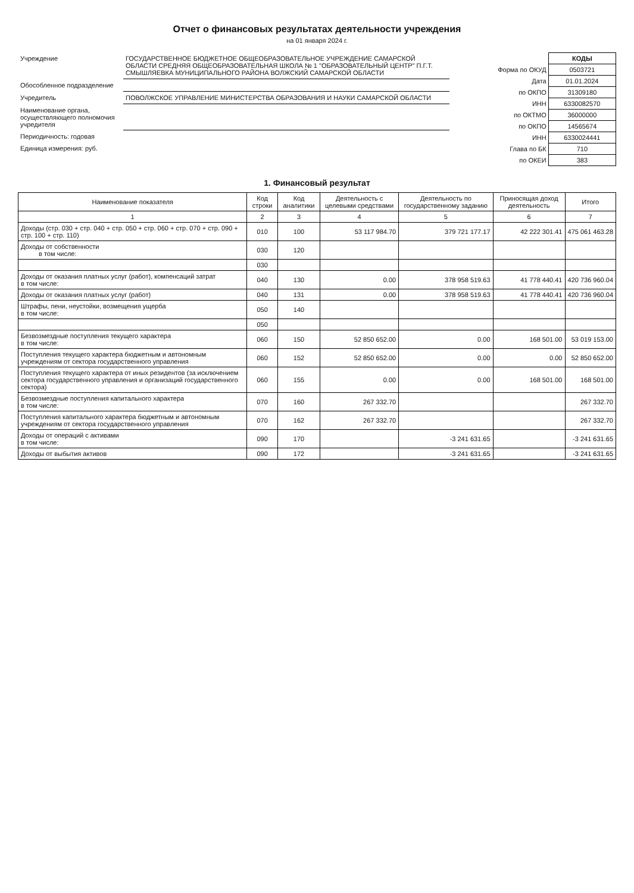Отчет о финансовых результатах деятельности учреждения
на 01 января 2024 г.
| Учреждение | ГОСУДАРСТВЕННОЕ БЮДЖЕТНОЕ ОБЩЕОБРАЗОВАТЕЛЬНОЕ УЧРЕЖДЕНИЕ САМАРСКОЙ ОБЛАСТИ СРЕДНЯЯ ОБЩЕОБРАЗОВАТЕЛЬНАЯ ШКОЛА № 1 "ОБРАЗОВАТЕЛЬНЫЙ ЦЕНТР" П.Г.Т. СМЫШЛЯЕВКА МУНИЦИПАЛЬНОГО РАЙОНА ВОЛЖСКИЙ САМАРСКОЙ ОБЛАСТИ |
| Обособленное подразделение | |
| Учредитель | ПОВОЛЖСКОЕ УПРАВЛЕНИЕ МИНИСТЕРСТВА ОБРАЗОВАНИЯ И НАУКИ САМАРСКОЙ ОБЛАСТИ |
| Наименование органа, осуществляющего полномочия учредителя | |
| Периодичность: годовая | |
| Единица измерения: руб. | |
| | КОДЫ |
| Форма по ОКУД | 0503721 |
| Дата | 01.01.2024 |
| по ОКПО | 31309180 |
| ИНН | 6330082570 |
| по ОКТМО | 36000000 |
| по ОКПО | 14565674 |
| ИНН | 6330024441 |
| Глава по БК | 710 |
| по ОКЕИ | 383 |
1. Финансовый результат
| Наименование показателя | Код строки | Код аналитики | Деятельность с целевыми средствами | Деятельность по государственному заданию | Приносящая доход деятельность | Итого |
| --- | --- | --- | --- | --- | --- | --- |
| 1 | 2 | 3 | 4 | 5 | 6 | 7 |
| Доходы (стр. 030 + стр. 040 + стр. 050 + стр. 060 + стр. 070 + стр. 090 + стр. 100 + стр. 110) | 010 | 100 | 53 117 984.70 | 379 721 177.17 | 42 222 301.41 | 475 061 463.28 |
| Доходы от собственности в том числе: | 030 | 120 | | | | |
| | 030 | | | | | |
| Доходы от оказания платных услуг (работ), компенсаций затрат в том числе: | 040 | 130 | 0.00 | 378 958 519.63 | 41 778 440.41 | 420 736 960.04 |
| Доходы от оказания платных услуг (работ) | 040 | 131 | 0.00 | 378 958 519.63 | 41 778 440.41 | 420 736 960.04 |
| Штрафы, пени, неустойки, возмещения ущерба в том числе: | 050 | 140 | | | | |
| | 050 | | | | | |
| Безвозмездные поступления текущего характера в том числе: | 060 | 150 | 52 850 652.00 | 0.00 | 168 501.00 | 53 019 153.00 |
| Поступления текущего характера бюджетным и автономным учреждениям от сектора государственного управления | 060 | 152 | 52 850 652.00 | 0.00 | 0.00 | 52 850 652.00 |
| Поступления текущего характера от иных резидентов (за исключением сектора государственного управления и организаций государственного сектора) | 060 | 155 | 0.00 | 0.00 | 168 501.00 | 168 501.00 |
| Безвозмездные поступления капитального характера в том числе: | 070 | 160 | 267 332.70 | | | 267 332.70 |
| Поступления капитального характера бюджетным и автономным учреждениям от сектора государственного управления | 070 | 162 | 267 332.70 | | | 267 332.70 |
| Доходы от операций с активами в том числе: | 090 | 170 | | -3 241 631.65 | | -3 241 631.65 |
| Доходы от выбытия активов | 090 | 172 | | -3 241 631.65 | | -3 241 631.65 |